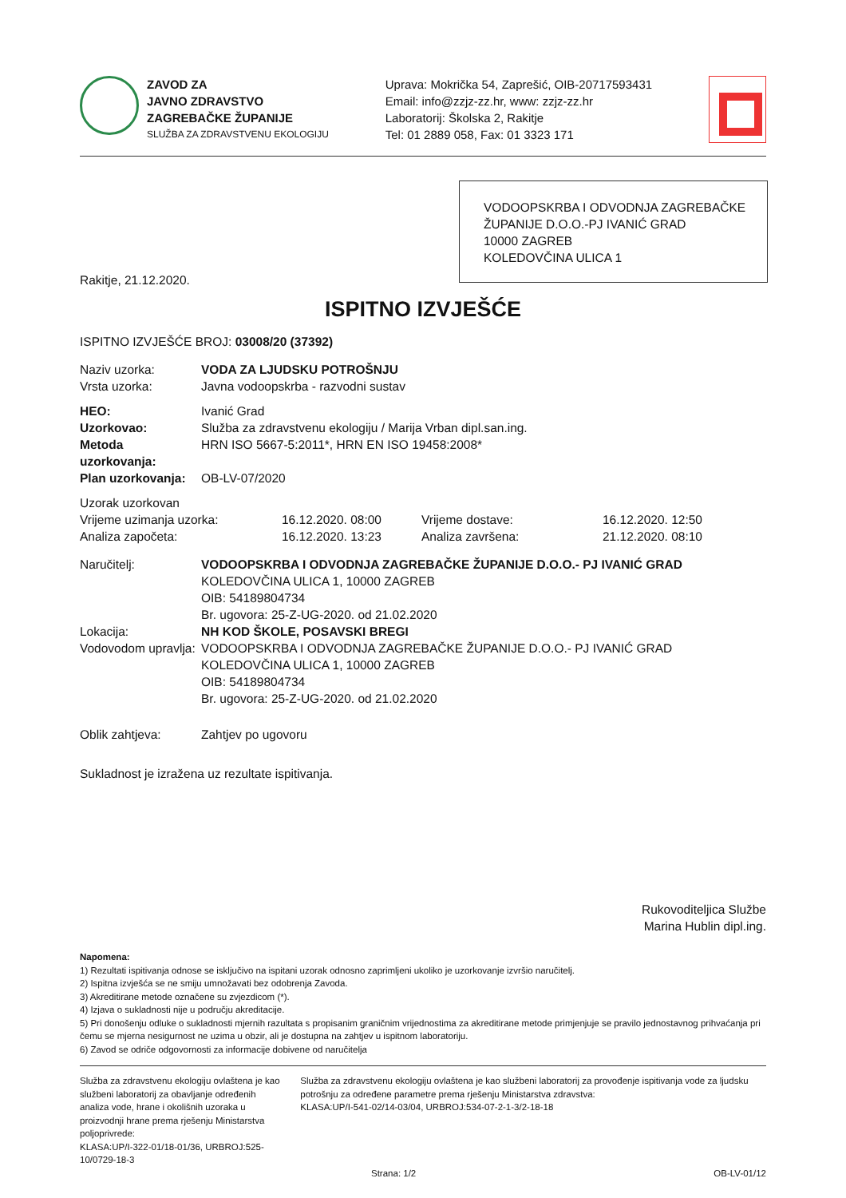ZAVOD ZA
JAVNO ZDRAVSTVO
ZAGREBAČKE ŽUPANIJE
SLUŽBA ZA ZDRAVSTVENU EKOLOGIJU
Uprava: Mokrička 54, Zaprešić, OIB-20717593431
Email: info@zzjz-zz.hr, www: zzjz-zz.hr
Laboratorij: Školska 2, Rakitje
Tel: 01 2889 058, Fax: 01 3323 171
VODOOPSKRBA I ODVODNJA ZAGREBAČKE ŽUPANIJE D.O.O.-PJ IVANIĆ GRAD
10000 ZAGREB
KOLEDOVČINA ULICA 1
Rakitje, 21.12.2020.
ISPITNO IZVJEŠĆE
ISPITNO IZVJEŠĆE BROJ: 03008/20 (37392)
Naziv uzorka: VODA ZA LJUDSKU POTROŠNJU
Vrsta uzorka:
Javna vodoopskrba - razvodni sustav
HEO:
Ivanić Grad
Uzorkovao:
Služba za zdravstvenu ekologiju / Marija Vrban dipl.san.ing.
Metoda uzorkovanja:
HRN ISO 5667-5:2011*, HRN EN ISO 19458:2008*
Plan uzorkovanja:
OB-LV-07/2020
Uzorak uzorkovan
Vrijeme uzimanja uzorka: 16.12.2020. 08:00 Vrijeme dostave:
16.12.2020. 12:50
Analiza započeta: 16.12.2020. 13:23 Analiza završena:
21.12.2020. 08:10
Naručitelj: VODOOPSKRBA I ODVODNJA ZAGREBAČKE ŽUPANIJE D.O.O.- PJ IVANIĆ GRAD
KOLEDOVČINA ULICA 1, 10000 ZAGREB
OIB: 54189804734
Br. ugovora: 25-Z-UG-2020. od 21.02.2020
Lokacija: NH KOD ŠKOLE, POSAVSKI BREGI
Vodovodom upravlja:
VODOOPSKRBA I ODVODNJA ZAGREBAČKE ŽUPANIJE D.O.O.- PJ IVANIĆ GRAD
KOLEDOVČINA ULICA 1, 10000 ZAGREB
OIB: 54189804734
Br. ugovora: 25-Z-UG-2020. od 21.02.2020
Oblik zahtjeva:
Zahtjev po ugovoru
Sukladnost je izražena uz rezultate ispitivanja.
Rukovoditeljica Službe
Marina Hublin dipl.ing.
Napomena:
1) Rezultati ispitivanja odnose se isključivo na ispitani uzorak odnosno zaprimljeni ukoliko je uzorkovanje izvršio naručitelj.
2) Ispitna izvješća se ne smiju umnožavati bez odobrenja Zavoda.
3) Akreditirane metode označene su zvjezdicom (*).
4) Izjava o sukladnosti nije u području akreditacije.
5) Pri donošenju odluke o sukladnosti mjernih razultata s propisanim graničnim vrijednostima za akreditirane metode primjenjuje se pravilo jednostavnog prihvaćanja pri čemu se mjerna nesigurnost ne uzima u obzir, ali je dostupna na zahtjev u ispitnom laboratoriju.
6) Zavod se odriče odgovornosti za informacije dobivene od naručitelja
Služba za zdravstvenu ekologiju ovlaštena je kao službeni laboratorij za obavljanje određenih analiza vode, hrane i okolišnih uzoraka u proizvodnji hrane prema rješenju Ministarstva poljoprivrede:
KLASA:UP/I-322-01/18-01/36, URBROJ:525-10/0729-18-3
Služba za zdravstvenu ekologiju ovlaštena je kao službeni laboratorij za provođenje ispitivanja vode za ljudsku potrošnju za određene parametre prema rješenju Ministarstva zdravstva:
KLASA:UP/I-541-02/14-03/04, URBROJ:534-07-2-1-3/2-18-18
Strana: 1/2 OB-LV-01/12